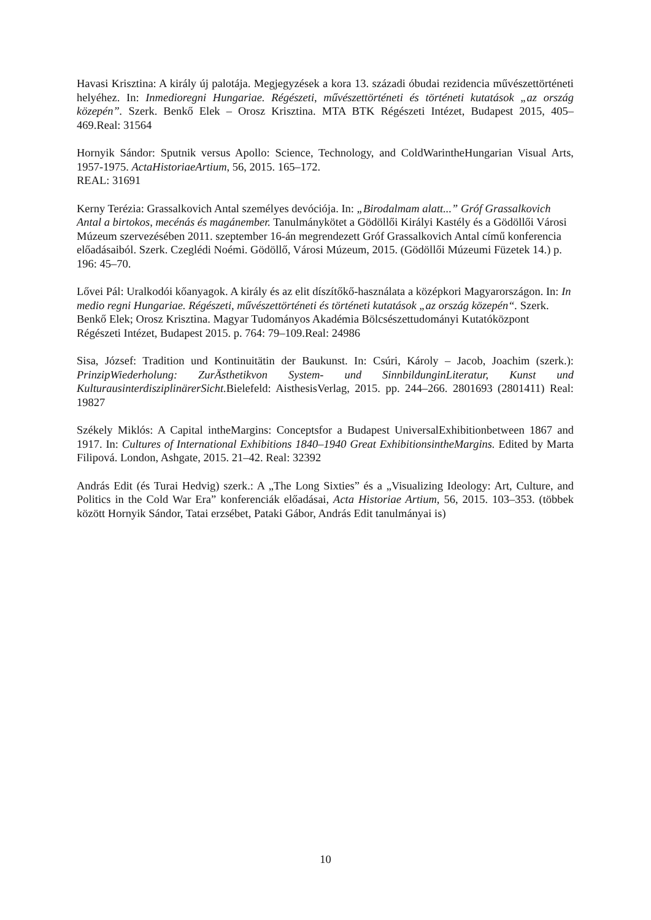Havasi Krisztina: A király új palotája. Megjegyzések a kora 13. századi óbudai rezidencia művészettörténeti helyéhez. In: Inmedioregni Hungariae. Régészeti, művészettörténeti és történeti kutatások „az ország közepén”. Szerk. Benkő Elek – Orosz Krisztina. MTA BTK Régészeti Intézet, Budapest 2015, 405–469.Real: 31564
Hornyik Sándor: Sputnik versus Apollo: Science, Technology, and ColdWarintheHungarian Visual Arts, 1957-1975. ActaHistoriaeArtium, 56, 2015. 165–172.
REAL: 31691
Kerny Terézia: Grassalkovich Antal személyes devóciója. In: „Birodalmam alatt...” Gróf Grassalkovich Antal a birtokos, mecénás és magánember. Tanulmánykötet a Gödöllői Királyi Kastély és a Gödöllői Városi Múzeum szervezésében 2011. szeptember 16-án megrendezett Gróf Grassalkovich Antal című konferencia előadásaiból. Szerk. Czeglédi Noémi. Gödöllő, Városi Múzeum, 2015. (Gödöllői Múzeumi Füzetek 14.) p. 196: 45–70.
Lővei Pál: Uralkodói kőanyagok. A király és az elit díszítőkő-használata a középkori Magyarországon. In: In medio regni Hungariae. Régészeti, művészettörténeti és történeti kutatások „az ország közepén“. Szerk. Benkő Elek; Orosz Krisztina. Magyar Tudományos Akadémia Bölcsészettudományi Kutatóközpont Régészeti Intézet, Budapest 2015. p. 764: 79–109.Real: 24986
Sisa, József: Tradition und Kontinuitätin der Baukunst. In: Csúri, Károly – Jacob, Joachim (szerk.): PrinzipWiederholung: ZurÄsthetikvon System- und SinnbildunginLiteratur, Kunst und KulturausinterdisziplinärerSicht. Bielefeld: AisthesisVerlag, 2015. pp. 244–266. 2801693 (2801411) Real: 19827
Székely Miklós: A Capital intheMargins: Conceptsfor a Budapest UniversalExhibitionbetween 1867 and 1917. In: Cultures of International Exhibitions 1840–1940 Great ExhibitionsintheMargins. Edited by Marta Filipová. London, Ashgate, 2015. 21–42. Real: 32392
András Edit (és Turai Hedvig) szerk.: A „The Long Sixties” és a „Visualizing Ideology: Art, Culture, and Politics in the Cold War Era” konferenciák előadásai, Acta Historiae Artium, 56, 2015. 103–353. (többek között Hornyik Sándor, Tatai erzsébet, Pataki Gábor, András Edit tanulmányai is)
10